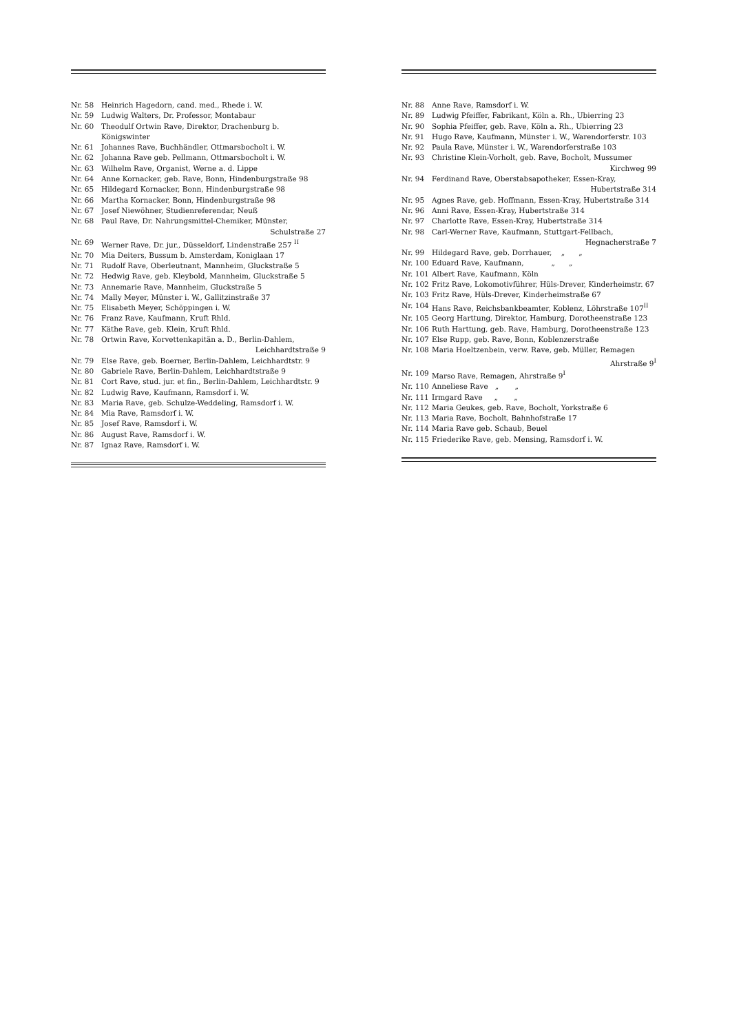Nr. 58 Heinrich Hagedorn, cand. med., Rhede i. W.
Nr. 59 Ludwig Walters, Dr. Professor, Montabaur
Nr. 60 Theodulf Ortwin Rave, Direktor, Drachenburg b. Königswinter
Nr. 61 Johannes Rave, Buchhändler, Ottmarsbocholt i. W.
Nr. 62 Johanna Rave geb. Pellmann, Ottmarsbocholt i. W.
Nr. 63 Wilhelm Rave, Organist, Werne a. d. Lippe
Nr. 64 Anne Kornacker, geb. Rave, Bonn, Hindenburgstraße 98
Nr. 65 Hildegard Kornacker, Bonn, Hindenburgstraße 98
Nr. 66 Martha Kornacker, Bonn, Hindenburgstraße 98
Nr. 67 Josef Niewöhner, Studienreferendar, Neuß
Nr. 68 Paul Rave, Dr. Nahrungsmittel-Chemiker, Münster,
Schulstraße 27
Nr. 69 Werner Rave, Dr. jur., Düsseldorf, Lindenstraße 257 <sup>II</sup>
Nr. 70 Mia Deiters, Bussum b. Amsterdam, Koniglaan 17
Nr. 71 Rudolf Rave, Oberleutnant, Mannheim, Gluckstraße 5
Nr. 72 Hedwig Rave, geb. Kleybold, Mannheim, Gluckstraße 5
Nr. 73 Annemarie Rave, Mannheim, Gluckstraße 5
Nr. 74 Mally Meyer, Münster i. W., Gallitzinstraße 37
Nr. 75 Elisabeth Meyer, Schöppingen i. W.
Nr. 76 Franz Rave, Kaufmann, Kruft Rhld.
Nr. 77 Käthe Rave, geb. Klein, Kruft Rhld.
Nr. 78 Ortwin Rave, Korvettenkapitän a. D., Berlin-Dahlem,
Leichhardtstraße 9
Nr. 79 Else Rave, geb. Boerner, Berlin-Dahlem, Leichhardtstr. 9
Nr. 80 Gabriele Rave, Berlin-Dahlem, Leichhardtstraße 9
Nr. 81 Cort Rave, stud. jur. et fin., Berlin-Dahlem, Leichhardtstr. 9
Nr. 82 Ludwig Rave, Kaufmann, Ramsdorf i. W.
Nr. 83 Maria Rave, geb. Schulze-Weddeling, Ramsdorf i. W.
Nr. 84 Mia Rave, Ramsdorf i. W.
Nr. 85 Josef Rave, Ramsdorf i. W.
Nr. 86 August Rave, Ramsdorf i. W.
Nr. 87 Ignaz Rave, Ramsdorf i. W.
Nr. 88 Anne Rave, Ramsdorf i. W.
Nr. 89 Ludwig Pfeiffer, Fabrikant, Köln a. Rh., Ubierring 23
Nr. 90 Sophia Pfeiffer, geb. Rave, Köln a. Rh., Ubierring 23
Nr. 91 Hugo Rave, Kaufmann, Münster i. W., Warendorferstr. 103
Nr. 92 Paula Rave, Münster i. W., Warendorferstraße 103
Nr. 93 Christine Klein-Vorholt, geb. Rave, Bocholt, Mussumer
Kirchweg 99
Nr. 94 Ferdinand Rave, Oberstabsapotheker, Essen-Kray,
Hubertstraße 314
Nr. 95 Agnes Rave, geb. Hoffmann, Essen-Kray, Hubertstraße 314
Nr. 96 Anni Rave, Essen-Kray, Hubertstraße 314
Nr. 97 Charlotte Rave, Essen-Kray, Hubertstraße 314
Nr. 98 Carl-Werner Rave, Kaufmann, Stuttgart-Fellbach,
Hegnacherstraße 7
Nr. 99 Hildegard Rave, geb. Dorrhauer, „ „
Nr. 100 Eduard Rave, Kaufmann, „ „
Nr. 101 Albert Rave, Kaufmann, Köln
Nr. 102 Fritz Rave, Lokomotivführer, Hüls-Drever, Kinderheimstr. 67
Nr. 103 Fritz Rave, Hüls-Drever, Kinderheimstraße 67
Nr. 104 Hans Rave, Reichsbankbeamter, Koblenz, Löhrstraße 107<sup>II</sup>
Nr. 105 Georg Harttung, Direktor, Hamburg, Dorotheenstraße 123
Nr. 106 Ruth Harttung, geb. Rave, Hamburg, Dorotheenstraße 123
Nr. 107 Else Rupp, geb. Rave, Bonn, Koblenzerstraße
Nr. 108 Maria Hoeltzenbein, verw. Rave, geb. Müller, Remagen
Ahrstraße 9<sup>I</sup>
Nr. 109 Marso Rave, Remagen, Ahrstraße 9<sup>I</sup>
Nr. 110 Anneliese Rave „ „
Nr. 111 Irmgard Rave „ „
Nr. 112 Maria Geukes, geb. Rave, Bocholt, Yorkstraße 6
Nr. 113 Maria Rave, Bocholt, Bahnhofstraße 17
Nr. 114 Maria Rave geb. Schaub, Beuel
Nr. 115 Friederike Rave, geb. Mensing, Ramsdorf i. W.